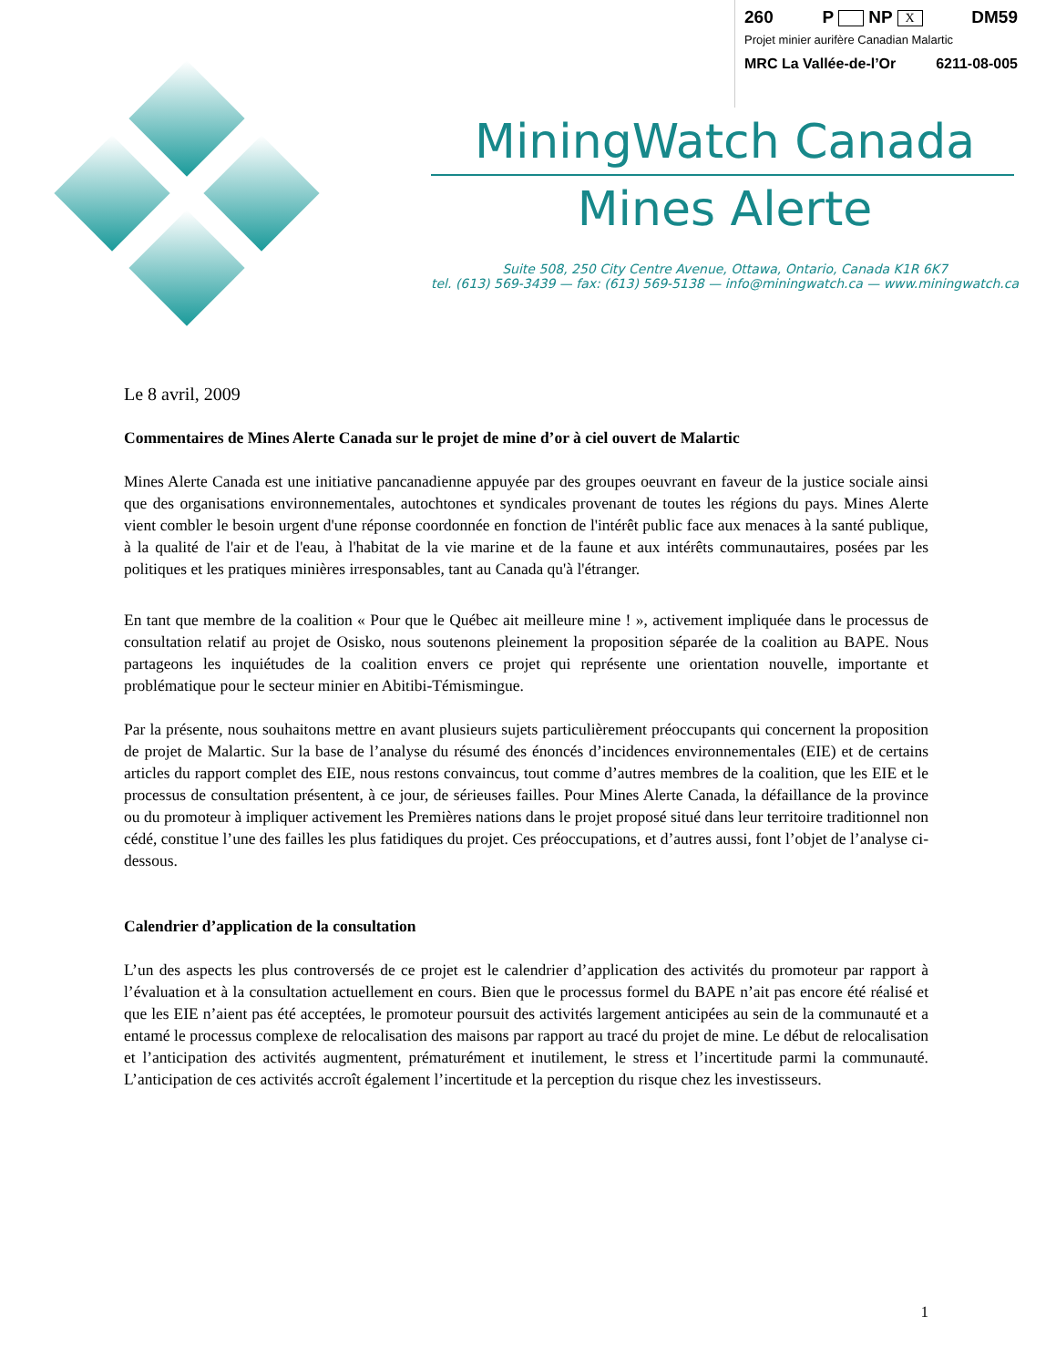260 P NP X DM59
Projet minier aurifère Canadian Malartic
MRC La Vallée-de-l’Or 6211-08-005
MiningWatch Canada
Mines Alerte
Suite 508, 250 City Centre Avenue, Ottawa, Ontario, Canada K1R 6K7
tel. (613) 569-3439 — fax: (613) 569-5138 — info@miningwatch.ca — www.miningwatch.ca
Le 8 avril, 2009
Commentaires de Mines Alerte Canada sur le projet de mine d’or à ciel ouvert de Malartic
Mines Alerte Canada est une initiative pancanadienne appuyée par des groupes oeuvrant en faveur de la justice sociale ainsi que des organisations environnementales, autochtones et syndicales provenant de toutes les régions du pays. Mines Alerte vient combler le besoin urgent d'une réponse coordonnée en fonction de l'intérêt public face aux menaces à la santé publique, à la qualité de l'air et de l'eau, à l'habitat de la vie marine et de la faune et aux intérêts communautaires, posées par les politiques et les pratiques minières irresponsables, tant au Canada qu'à l'étranger.
En tant que membre de la coalition « Pour que le Québec ait meilleure mine ! », activement impliquée dans le processus de consultation relatif au projet de Osisko, nous soutenons pleinement la proposition séparée de la coalition au BAPE. Nous partageons les inquiétudes de la coalition envers ce projet qui représente une orientation nouvelle, importante et problématique pour le secteur minier en Abitibi-Témismingue.
Par la présente, nous souhaitons mettre en avant plusieurs sujets particulièrement préoccupants qui concernent la proposition de projet de Malartic. Sur la base de l’analyse du résumé des énoncés d’incidences environnementales (EIE) et de certains articles du rapport complet des EIE, nous restons convaincus, tout comme d’autres membres de la coalition, que les EIE et le processus de consultation présentent, à ce jour, de sérieuses failles. Pour Mines Alerte Canada, la défaillance de la province ou du promoteur à impliquer activement les Premières nations dans le projet proposé situé dans leur territoire traditionnel non cédé, constitue l’une des failles les plus fatidiques du projet. Ces préoccupations, et d’autres aussi, font l’objet de l’analyse ci-dessous.
Calendrier d’application de la consultation
L’un des aspects les plus controversés de ce projet est le calendrier d’application des activités du promoteur par rapport à l’évaluation et à la consultation actuellement en cours. Bien que le processus formel du BAPE n’ait pas encore été réalisé et que les EIE n’aient pas été acceptées, le promoteur poursuit des activités largement anticipées au sein de la communauté et a entamé le processus complexe de relocalisation des maisons par rapport au tracé du projet de mine. Le début de relocalisation et l’anticipation des activités augmentent, prématurément et inutilement, le stress et l’incertitude parmi la communauté. L’anticipation de ces activités accroît également l’incertitude et la perception du risque chez les investisseurs.
1